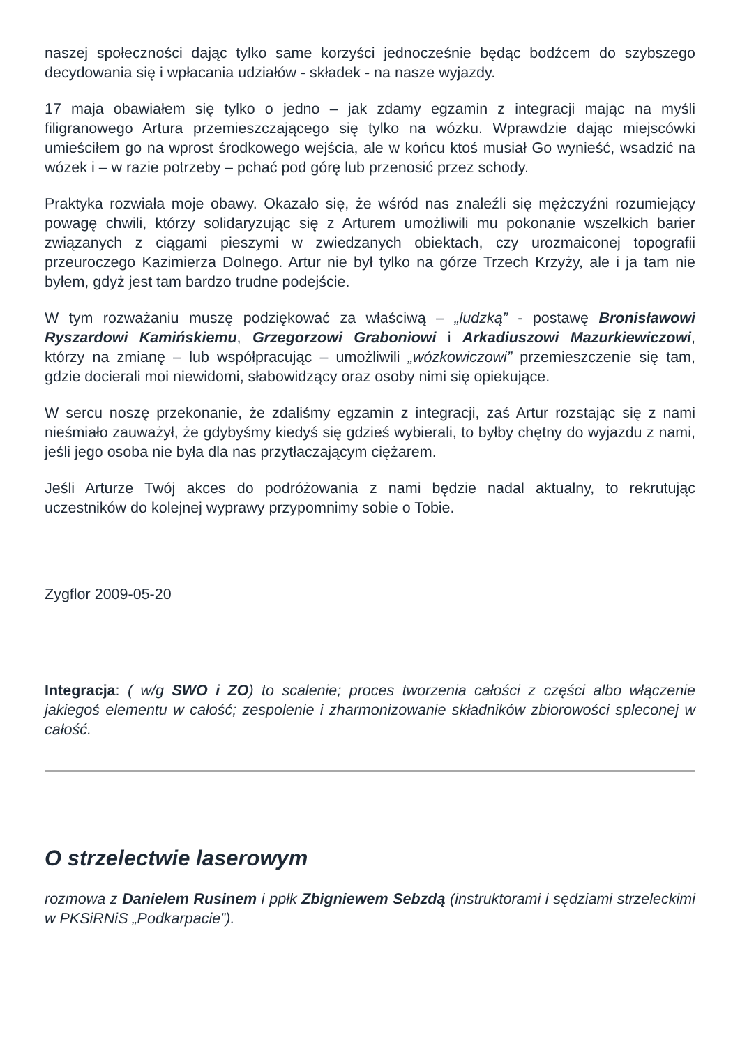naszej społeczności dając tylko same korzyści jednocześnie będąc bodźcem do szybszego decydowania się i wpłacania udziałów - składek - na nasze wyjazdy.
17 maja obawiałem się tylko o jedno – jak zdamy egzamin z integracji mając na myśli filigranowego Artura przemieszczającego się tylko na wózku. Wprawdzie dając miejscówki umieściłem go na wprost środkowego wejścia, ale w końcu ktoś musiał Go wynieść, wsadzić na wózek i – w razie potrzeby – pchać pod górę lub przenosić przez schody.
Praktyka rozwiała moje obawy. Okazało się, że wśród nas znaleźli się mężczyźni rozumiejący powagę chwili, którzy solidaryzując się z Arturem umożliwili mu pokonanie wszelkich barier związanych z ciągami pieszymi w zwiedzanych obiektach, czy urozmaiconej topografii przeuroczego Kazimierza Dolnego. Artur nie był tylko na górze Trzech Krzyży, ale i ja tam nie byłem, gdyż jest tam bardzo trudne podejście.
W tym rozważaniu muszę podziękować za właściwą – „ludzką” - postawę Bronisławowi Ryszardowi Kamińskiemu, Grzegorzowi Graboniowi i Arkadiuszowi Mazurkiewiczowi, którzy na zmianę – lub współpracując – umożliwili „wózkowiczowi” przemieszczenie się tam, gdzie docierali moi niewidomi, słabowidzący oraz osoby nimi się opiekujące.
W sercu noszę przekonanie, że zdaliśmy egzamin z integracji, zaś Artur rozstając się z nami nieśmiało zauważył, że gdybyśmy kiedyś się gdzieś wybierali, to byłby chętny do wyjazdu z nami, jeśli jego osoba nie była dla nas przytłaczającym ciężarem.
Jeśli Arturze Twój akces do podróżowania z nami będzie nadal aktualny, to rekrutując uczestników do kolejnej wyprawy przypomnimy sobie o Tobie.
Zygflor 2009-05-20
Integracja: ( w/g SWO i ZO) to scalenie; proces tworzenia całości z części albo włączenie jakiegoś elementu w całość; zespolenie i zharmonizowanie składników zbiorowości spleconej w całość.
O strzelectwie laserowym
rozmowa z Danielem Rusinem i ppłk Zbigniewem Sebzdą (instruktorami i sędziami strzeleckimi w PKSiRNiS „Podkarpacie”).